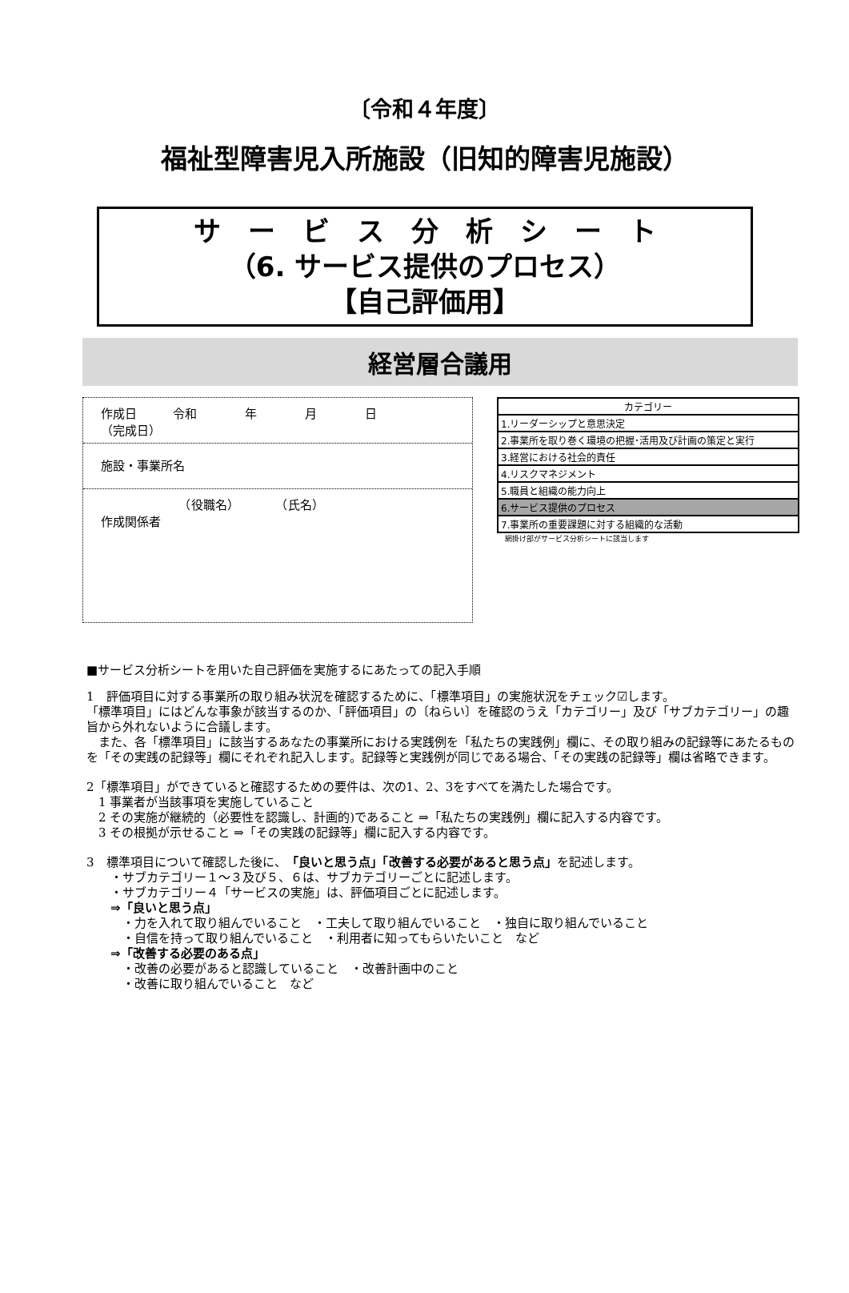〔令和４年度〕
福祉型障害児入所施設（旧知的障害児施設）
サ　ー　ビ　ス　分　析　シ　ー　ト
（6. サービス提供のプロセス）
【自己評価用】
経営層合議用
作成日　　　令和　　　　年　　　　月　　　　日
（完成日）
施設・事業所名
　　　　　　　（役職名）　　　　（氏名）
作成関係者
| カテゴリー |
| --- |
| 1.リーダーシップと意思決定 |
| 2.事業所を取り巻く環境の把握･活用及び計画の策定と実行 |
| 3.経営における社会的責任 |
| 4.リスクマネジメント |
| 5.職員と組織の能力向上 |
| 6.サービス提供のプロセス |
| 7.事業所の重要課題に対する組織的な活動 |
網掛け部がサービス分析シートに該当します
■サービス分析シートを用いた自己評価を実施するにあたっての記入手順
1　評価項目に対する事業所の取り組み状況を確認するために、「標準項目」の実施状況をチェック☑します。
「標準項目」にはどんな事象が該当するのか、「評価項目」の〔ねらい〕を確認のうえ「カテゴリー」及び「サブカテゴリー」の趣旨から外れないように合議します。
　また、各「標準項目」に該当するあなたの事業所における実践例を「私たちの実践例」欄に、その取り組みの記録等にあたるものを「その実践の記録等」欄にそれぞれ記入します。記録等と実践例が同じである場合、「その実践の記録等」欄は省略できます。
2「標準項目」ができていると確認するための要件は、次の1、2、3をすべてを満たした場合です。
　1 事業者が当該事項を実施していること
　2 その実施が継続的（必要性を認識し、計画的)であること ⇒「私たちの実践例」欄に記入する内容です。
　3 その根拠が示せること ⇒「その実践の記録等」欄に記入する内容です。
3　標準項目について確認した後に、「良いと思う点」「改善する必要があると思う点」を記述します。
　　・サブカテゴリー１～３及び５、６は、サブカテゴリーごとに記述します。
　　・サブカテゴリー４「サービスの実施」は、評価項目ごとに記述します。
　　⇒「良いと思う点」
　　　・力を入れて取り組んでいること　・工夫して取り組んでいること　・独自に取り組んでいること
　　　・自信を持って取り組んでいること　・利用者に知ってもらいたいこと　など
　　⇒「改善する必要のある点」
　　　・改善の必要があると認識していること　・改善計画中のこと
　　　・改善に取り組んでいること　など